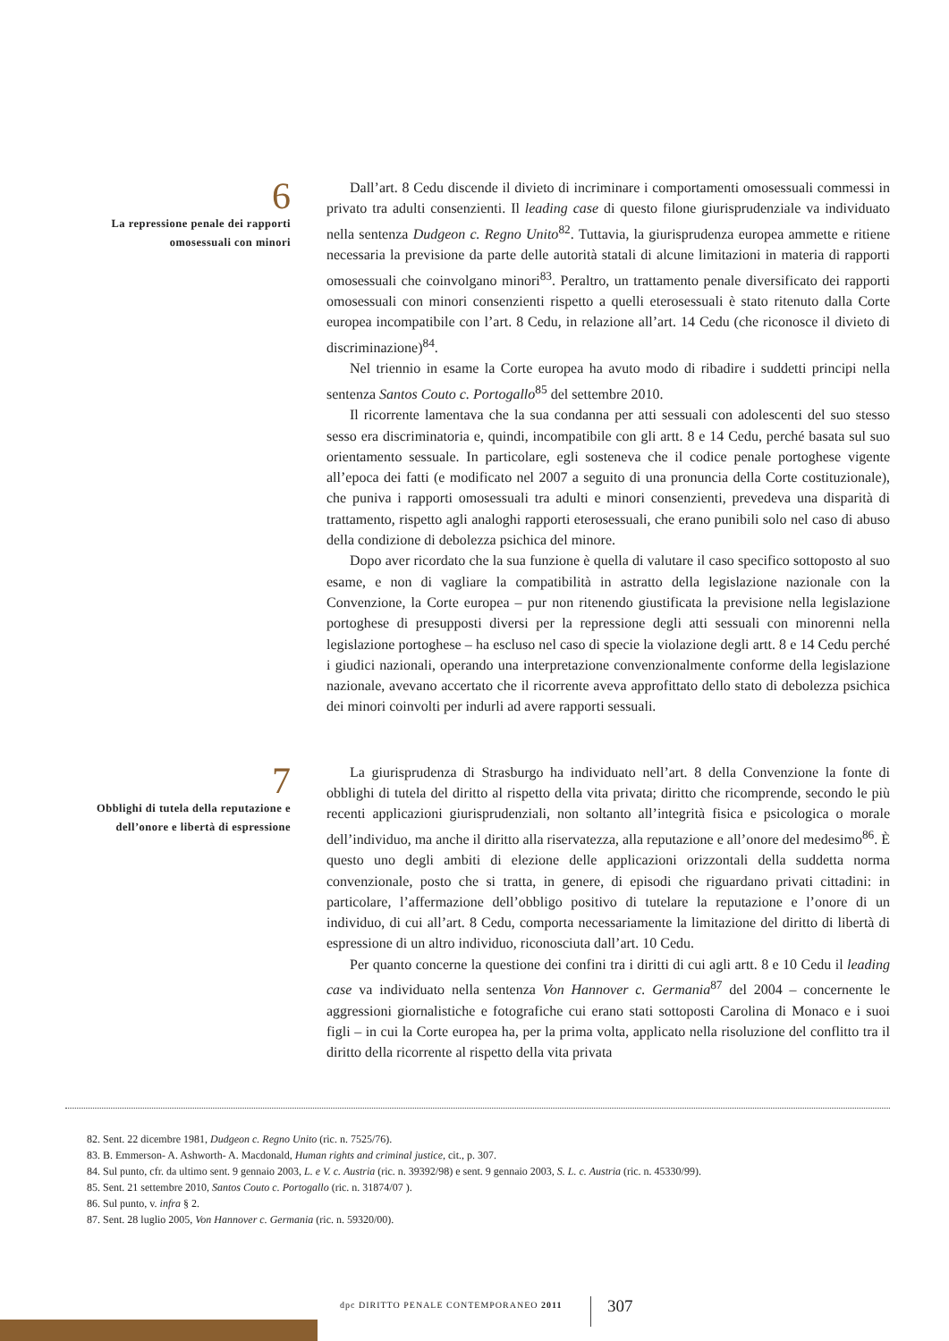6
La repressione penale dei rapporti omosessuali con minori
Dall’art. 8 Cedu discende il divieto di incriminare i comportamenti omosessuali commessi in privato tra adulti consenzienti. Il leading case di questo filone giurisprudenziale va individuato nella sentenza Dudgeon c. Regno Unito<sup>82</sup>. Tuttavia, la giurisprudenza europea ammette e ritiene necessaria la previsione da parte delle autorità statali di alcune limitazioni in materia di rapporti omosessuali che coinvolgano minori<sup>83</sup>. Peraltro, un trattamento penale diversificato dei rapporti omosessuali con minori consenzienti rispetto a quelli eterosessuali è stato ritenuto dalla Corte europea incompatibile con l’art. 8 Cedu, in relazione all’art. 14 Cedu (che riconosce il divieto di discriminazione)<sup>84</sup>.
Nel triennio in esame la Corte europea ha avuto modo di ribadire i suddetti principi nella sentenza Santos Couto c. Portogallo<sup>85</sup> del settembre 2010.
Il ricorrente lamentava che la sua condanna per atti sessuali con adolescenti del suo stesso sesso era discriminatoria e, quindi, incompatibile con gli artt. 8 e 14 Cedu, perché basata sul suo orientamento sessuale. In particolare, egli sosteneva che il codice penale portoghese vigente all’epoca dei fatti (e modificato nel 2007 a seguito di una pronuncia della Corte costituzionale), che puniva i rapporti omosessuali tra adulti e minori consenzienti, prevedeva una disparità di trattamento, rispetto agli analoghi rapporti eterosessuali, che erano punibili solo nel caso di abuso della condizione di debolezza psichica del minore.
Dopo aver ricordato che la sua funzione è quella di valutare il caso specifico sottoposto al suo esame, e non di vagliare la compatibilità in astratto della legislazione nazionale con la Convenzione, la Corte europea – pur non ritenendo giustificata la previsione nella legislazione portoghese di presupposti diversi per la repressione degli atti sessuali con minorenni nella legislazione portoghese – ha escluso nel caso di specie la violazione degli artt. 8 e 14 Cedu perché i giudici nazionali, operando una interpretazione convenzionalmente conforme della legislazione nazionale, avevano accertato che il ricorrente aveva approfittato dello stato di debolezza psichica dei minori coinvolti per indurli ad avere rapporti sessuali.
7
Obblighi di tutela della reputazione e dell’onore e libertà di espressione
La giurisprudenza di Strasburgo ha individuato nell’art. 8 della Convenzione la fonte di obblighi di tutela del diritto al rispetto della vita privata; diritto che ricomprende, secondo le più recenti applicazioni giurisprudenziali, non soltanto all’integrità fisica e psicologica o morale dell’individuo, ma anche il diritto alla riservatezza, alla reputazione e all’onore del medesimo<sup>86</sup>. È questo uno degli ambiti di elezione delle applicazioni orizzontali della suddetta norma convenzionale, posto che si tratta, in genere, di episodi che riguardano privati cittadini: in particolare, l’affermazione dell’obbligo positivo di tutelare la reputazione e l’onore di un individuo, di cui all’art. 8 Cedu, comporta necessariamente la limitazione del diritto di libertà di espressione di un altro individuo, riconosciuta dall’art. 10 Cedu.
Per quanto concerne la questione dei confini tra i diritti di cui agli artt. 8 e 10 Cedu il leading case va individuato nella sentenza Von Hannover c. Germania<sup>87</sup> del 2004 – concernente le aggressioni giornalistiche e fotografiche cui erano stati sottoposti Carolina di Monaco e i suoi figli – in cui la Corte europea ha, per la prima volta, applicato nella risoluzione del conflitto tra il diritto della ricorrente al rispetto della vita privata
82. Sent. 22 dicembre 1981, Dudgeon c. Regno Unito (ric. n. 7525/76).
83. B. Emmerson- A. Ashworth- A. Macdonald, Human rights and criminal justice, cit., p. 307.
84. Sul punto, cfr. da ultimo sent. 9 gennaio 2003, L. e V. c. Austria (ric. n. 39392/98) e sent. 9 gennaio 2003, S. L. c. Austria (ric. n. 45330/99).
85. Sent. 21 settembre 2010, Santos Couto c. Portogallo (ric. n. 31874/07 ).
86. Sul punto, v. infra § 2.
87. Sent. 28 luglio 2005, Von Hannover c. Germania (ric. n. 59320/00).
dpc DIRITTO PENALE CONTEMPORANEO 2011
307